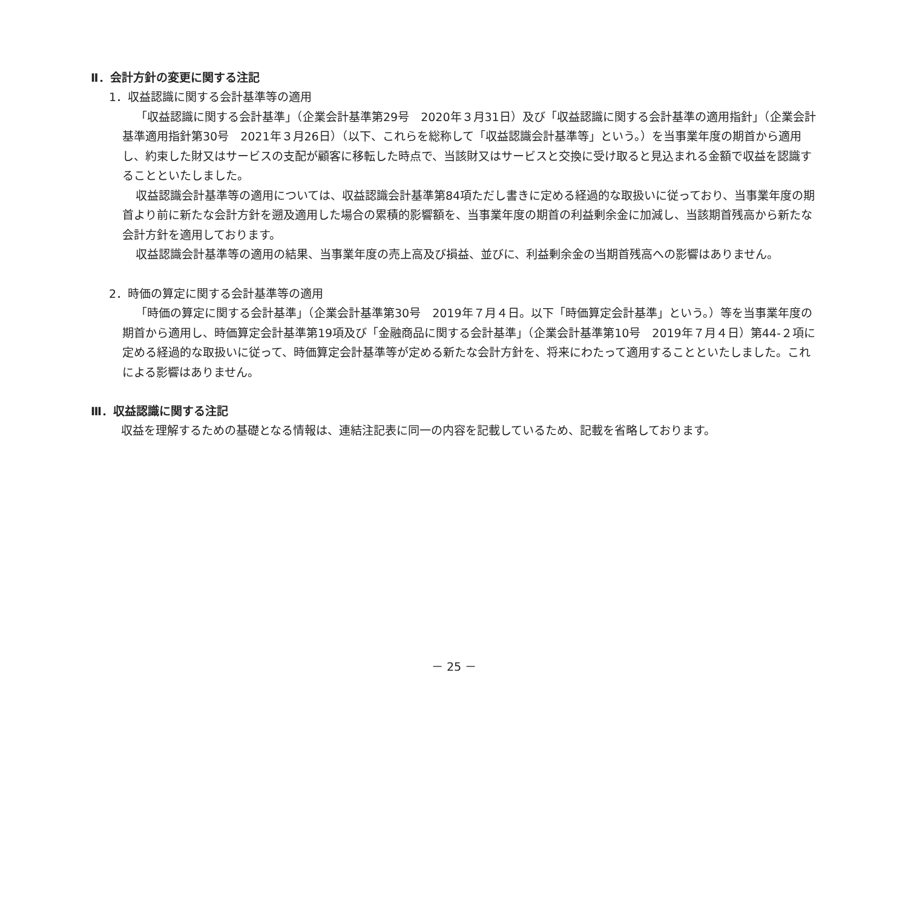Ⅱ．会計方針の変更に関する注記
1．収益認識に関する会計基準等の適用
「収益認識に関する会計基準」（企業会計基準第29号　2020年３月31日）及び「収益認識に関する会計基準の適用指針」（企業会計基準適用指針第30号　2021年３月26日）（以下、これらを総称して「収益認識会計基準等」という。）を当事業年度の期首から適用し、約束した財又はサービスの支配が顧客に移転した時点で、当該財又はサービスと交換に受け取ると見込まれる金額で収益を認識することといたしました。
収益認識会計基準等の適用については、収益認識会計基準第84項ただし書きに定める経過的な取扱いに従っており、当事業年度の期首より前に新たな会計方針を遡及適用した場合の累積的影響額を、当事業年度の期首の利益剰余金に加減し、当該期首残高から新たな会計方針を適用しております。
収益認識会計基準等の適用の結果、当事業年度の売上高及び損益、並びに、利益剰余金の当期首残高への影響はありません。
2．時価の算定に関する会計基準等の適用
「時価の算定に関する会計基準」（企業会計基準第30号　2019年７月４日。以下「時価算定会計基準」という。）等を当事業年度の期首から適用し、時価算定会計基準第19項及び「金融商品に関する会計基準」（企業会計基準第10号　2019年７月４日）第44-２項に定める経過的な取扱いに従って、時価算定会計基準等が定める新たな会計方針を、将来にわたって適用することといたしました。これによる影響はありません。
Ⅲ．収益認識に関する注記
収益を理解するための基礎となる情報は、連結注記表に同一の内容を記載しているため、記載を省略しております。
－ 25 －